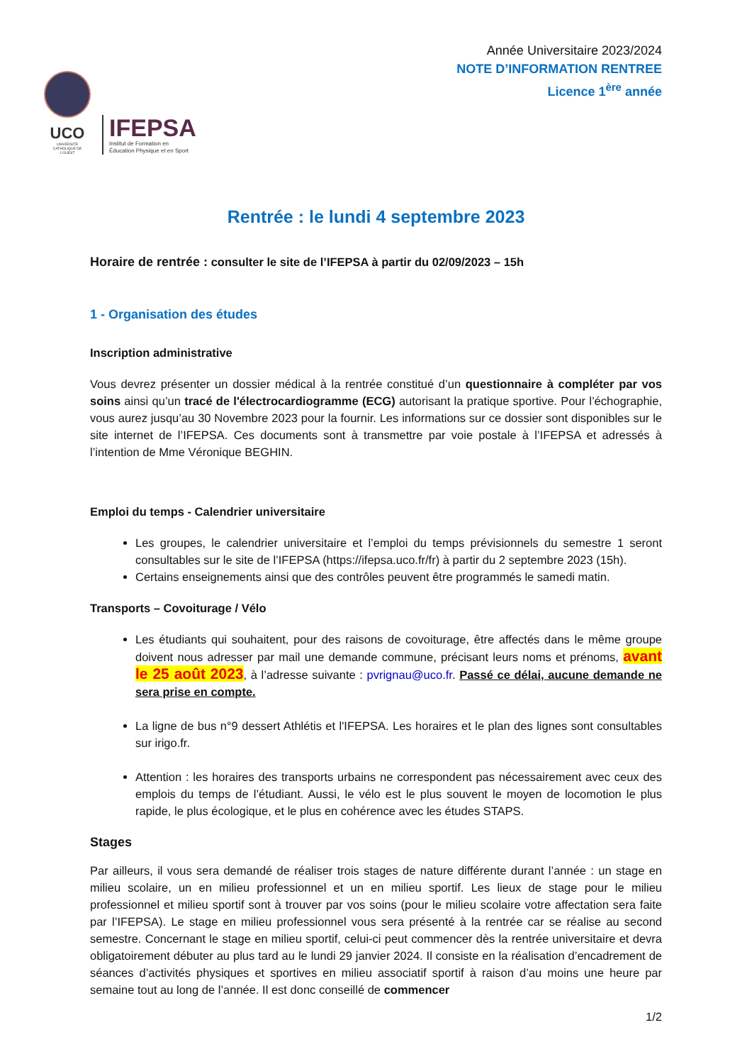UCO
UNIVERSITÉ CATHOLIQUE DE L'OUEST
IFEPSA
Institut de Formation en
Éducation Physique et en Sport
Année Universitaire 2023/2024
NOTE D’INFORMATION RENTREE
Licence 1<sup>ère</sup> année
Rentrée : le lundi 4 septembre 2023
Horaire de rentrée : consulter le site de l’IFEPSA à partir du 02/09/2023 – 15h
1 - Organisation des études
Inscription administrative
Vous devrez présenter un dossier médical à la rentrée constitué d’un questionnaire à compléter par vos soins ainsi qu’un tracé de l'électrocardiogramme (ECG) autorisant la pratique sportive. Pour l’échographie, vous aurez jusqu’au 30 Novembre 2023 pour la fournir. Les informations sur ce dossier sont disponibles sur le site internet de l’IFEPSA. Ces documents sont à transmettre par voie postale à l’IFEPSA et adressés à l’intention de Mme Véronique BEGHIN.
Emploi du temps - Calendrier universitaire
Les groupes, le calendrier universitaire et l’emploi du temps prévisionnels du semestre 1 seront consultables sur le site de l’IFEPSA (https://ifepsa.uco.fr/fr) à partir du 2 septembre 2023 (15h).
Certains enseignements ainsi que des contrôles peuvent être programmés le samedi matin.
Transports – Covoiturage / Vélo
Les étudiants qui souhaitent, pour des raisons de covoiturage, être affectés dans le même groupe doivent nous adresser par mail une demande commune, précisant leurs noms et prénoms, avant le 25 août 2023, à l’adresse suivante : pvrignau@uco.fr. Passé ce délai, aucune demande ne sera prise en compte.
La ligne de bus n°9 dessert Athlétis et l'IFEPSA. Les horaires et le plan des lignes sont consultables sur irigo.fr.
Attention : les horaires des transports urbains ne correspondent pas nécessairement avec ceux des emplois du temps de l’étudiant. Aussi, le vélo est le plus souvent le moyen de locomotion le plus rapide, le plus écologique, et le plus en cohérence avec les études STAPS.
Stages
Par ailleurs, il vous sera demandé de réaliser trois stages de nature différente durant l’année : un stage en milieu scolaire, un en milieu professionnel et un en milieu sportif. Les lieux de stage pour le milieu professionnel et milieu sportif sont à trouver par vos soins (pour le milieu scolaire votre affectation sera faite par l’IFEPSA). Le stage en milieu professionnel vous sera présenté à la rentrée car se réalise au second semestre. Concernant le stage en milieu sportif, celui-ci peut commencer dès la rentrée universitaire et devra obligatoirement débuter au plus tard au le lundi 29 janvier 2024. Il consiste en la réalisation d’encadrement de séances d’activités physiques et sportives en milieu associatif sportif à raison d’au moins une heure par semaine tout au long de l’année. Il est donc conseillé de commencer
1/2